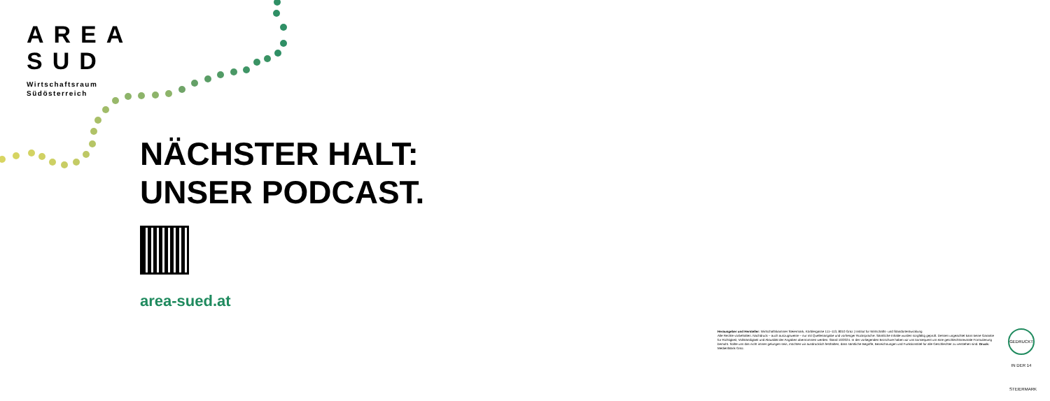AREA
SUD
Wirtschaftsraum
Südösterreich
NÄCHSTER HALT:
UNSER PODCAST.
area-sued.at
Herausgeber und Hersteller: Wirtschaftskammer Steiermark, Körblergasse 111–113, 8010 Graz | Institut für Wirtschafts- und Standortentwicklung
Alle Rechte vorbehalten. Nachdruck – auch auszugsweise – nur mit Quellenangabe und vorheriger Rücksprache. Sämtliche Inhalte wurden sorgfältig geprüft. Dessen ungeachtet kann keine Garantie für Richtigkeit, Vollständigkeit und Aktualität der Angaben übernommen werden. Stand 10/2024. In der vorliegenden Broschüre haben wir uns konsequent um eine geschlechtsneutrale Formulierung bemüht. Sollte uns das nicht immer gelungen sein, möchten wir ausdrücklich festhalten, dass sämtliche Begriffe, Bezeichnungen und Funktionstitel für alle Geschlechter zu verstehen sind. Druck: Medienfabrik Graz.
GEDRUCKT IN DER 14 STEIERMARK